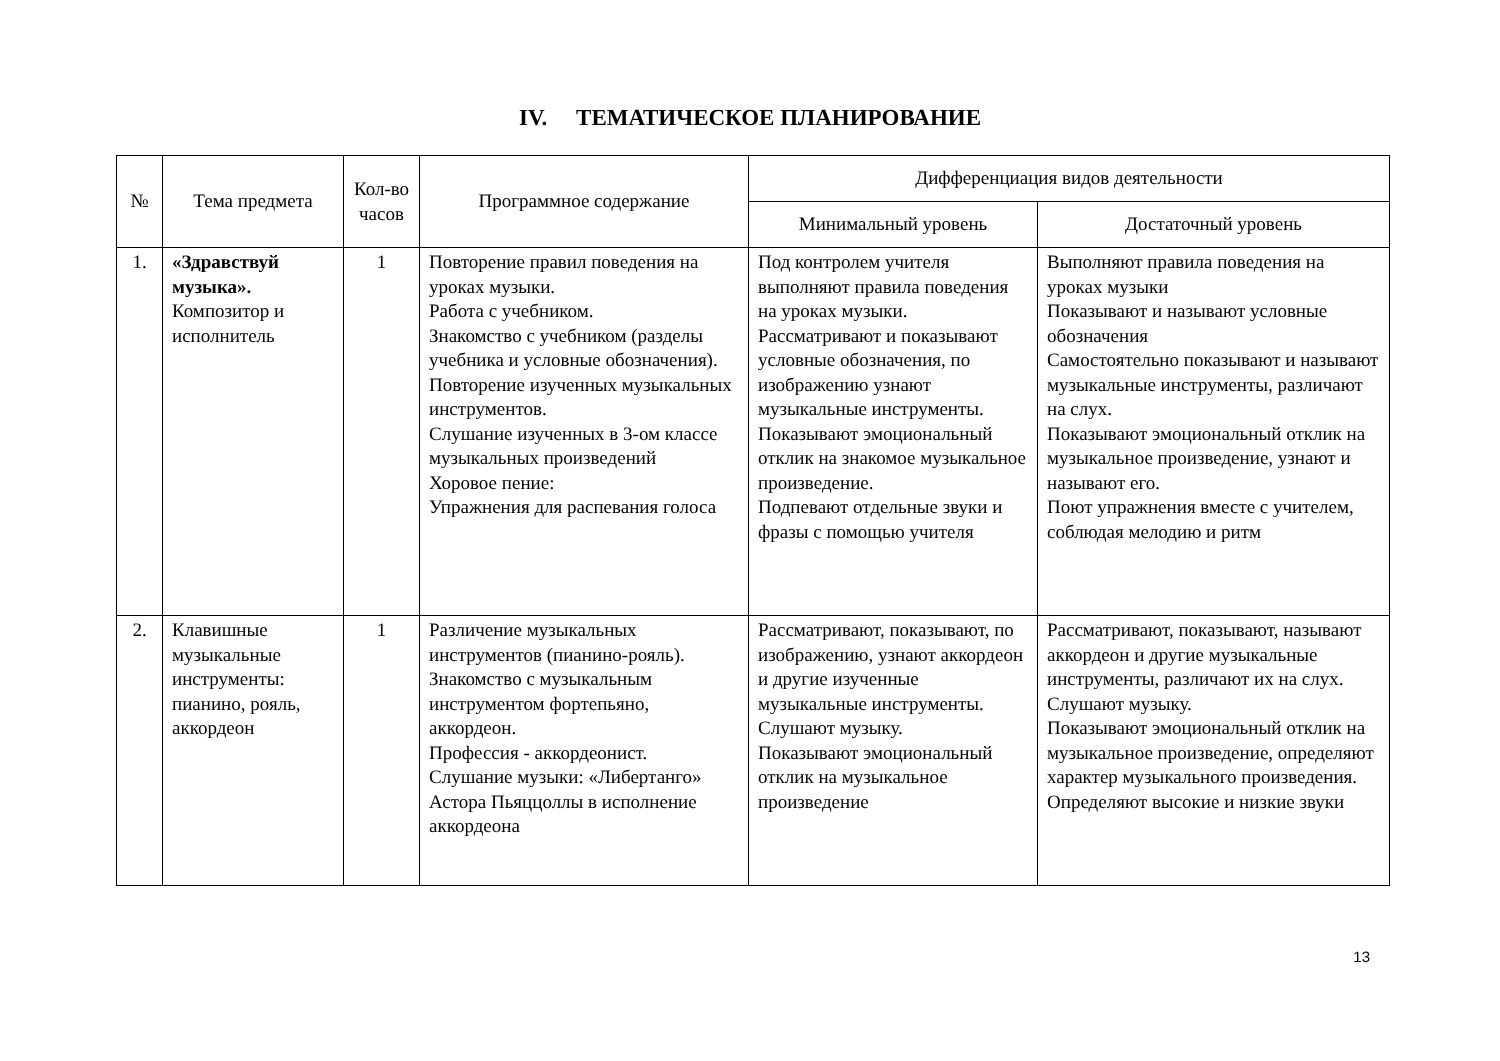IV. ТЕМАТИЧЕСКОЕ ПЛАНИРОВАНИЕ
| № | Тема предмета | Кол-во часов | Программное содержание | Дифференциация видов деятельности | |
| --- | --- | --- | --- | --- | --- |
| | | | | Минимальный уровень | Достаточный уровень |
| 1. | «Здравствуй музыка». Композитор и исполнитель | 1 | Повторение правил поведения на уроках музыки. Работа с учебником. Знакомство с учебником (разделы учебника и условные обозначения). Повторение изученных музыкальных инструментов. Слушание изученных в 3-ом классе музыкальных произведений Хоровое пение: Упражнения для распевания голоса | Под контролем учителя выполняют правила поведения на уроках музыки. Рассматривают и показывают условные обозначения, по изображению узнают музыкальные инструменты. Показывают эмоциональный отклик на знакомое музыкальное произведение. Подпевают отдельные звуки и фразы с помощью учителя | Выполняют правила поведения на уроках музыки Показывают и называют условные обозначения Самостоятельно показывают и называют музыкальные инструменты, различают на слух. Показывают эмоциональный отклик на музыкальное произведение, узнают и называют его. Поют упражнения вместе с учителем, соблюдая мелодию и ритм |
| 2. | Клавишные музыкальные инструменты: пианино, рояль, аккордеон | 1 | Различение музыкальных инструментов (пианино-рояль). Знакомство с музыкальным инструментом фортепьяно, аккордеон. Профессия - аккордеонист. Слушание музыки: «Либертанго» Астора Пьяццоллы в исполнение аккордеона | Рассматривают, показывают, по изображению, узнают аккордеон и другие изученные музыкальные инструменты. Слушают музыку. Показывают эмоциональный отклик на музыкальное произведение | Рассматривают, показывают, называют аккордеон и другие музыкальные инструменты, различают их на слух. Слушают музыку. Показывают эмоциональный отклик на музыкальное произведение, определяют характер музыкального произведения. Определяют высокие и низкие звуки |
13